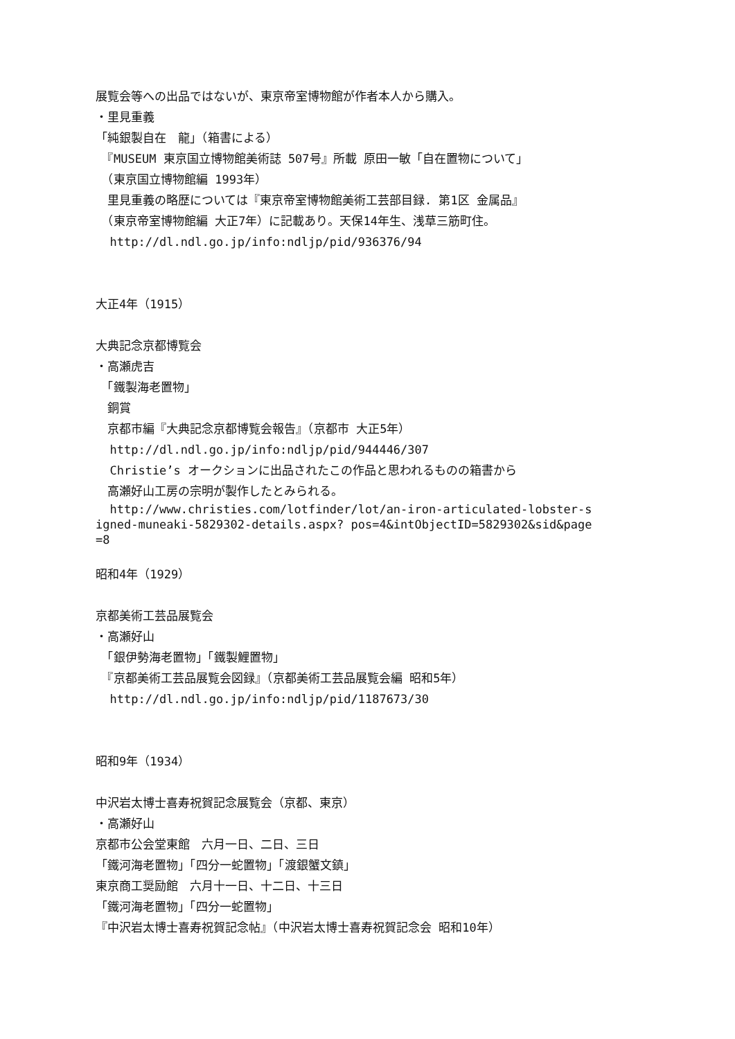展覧会等への出品ではないが、東京帝室博物館が作者本人から購入。
・里見重義
「純銀製自在　龍」（箱書による）
　『MUSEUM 東京国立博物館美術誌 507号』所載 原田一敏「自在置物について」
　（東京国立博物館編 1993年）
　里見重義の略歴については『東京帝室博物館美術工芸部目録. 第1区 金属品』
　（東京帝室博物館編 大正7年）に記載あり。天保14年生、浅草三筋町住。
http://dl.ndl.go.jp/info:ndljp/pid/936376/94
大正4年（1915）
大典記念京都博覧会
・高瀬虎吉
　「鐵製海老置物」
　銅賞
　京都市編『大典記念京都博覧会報告』（京都市 大正5年）
http://dl.ndl.go.jp/info:ndljp/pid/944446/307
Christie’s オークションに出品されたこの作品と思われるものの箱書から
　高瀬好山工房の宗明が製作したとみられる。
http://www.christies.com/lotfinder/lot/an-iron-articulated-lobster-signed-muneaki-5829302-details.aspx? pos=4&intObjectID=5829302&sid&page=8
昭和4年（1929）
京都美術工芸品展覧会
・高瀬好山
　「銀伊勢海老置物」「鐵製鯉置物」
　『京都美術工芸品展覧会図録』（京都美術工芸品展覧会編 昭和5年）
http://dl.ndl.go.jp/info:ndljp/pid/1187673/30
昭和9年（1934）
中沢岩太博士喜寿祝賀記念展覧会（京都、東京）
・高瀬好山
京都市公会堂東館　六月一日、二日、三日
「鐵河海老置物」「四分一蛇置物」「渡銀蟹文鎮」
東京商工奨励館　六月十一日、十二日、十三日
「鐵河海老置物」「四分一蛇置物」
『中沢岩太博士喜寿祝賀記念帖』（中沢岩太博士喜寿祝賀記念会 昭和10年）